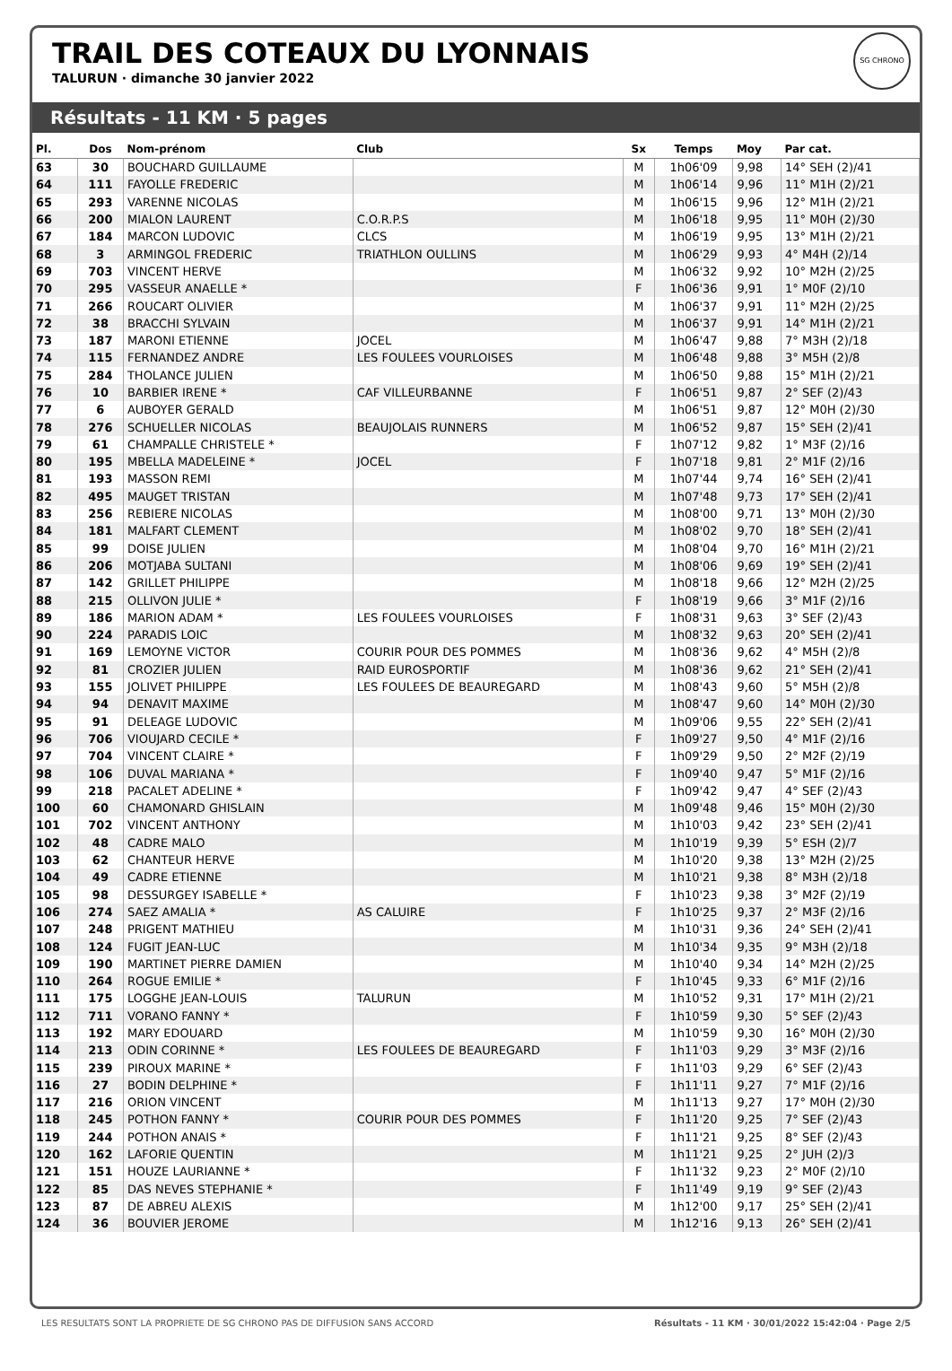TRAIL DES COTEAUX DU LYONNAIS
TALURUN · dimanche 30 janvier 2022
SG CHRONO
Résultats - 11 KM · 5 pages
| Pl. | Dos | Nom-prénom | Club | Sx | Temps | Moy | Par cat. |
| --- | --- | --- | --- | --- | --- | --- | --- |
| 63 | 30 | BOUCHARD GUILLAUME | | M | 1h06'09 | 9,98 | 14° SEH (2)/41 |
| 64 | 111 | FAYOLLE FREDERIC | | M | 1h06'14 | 9,96 | 11° M1H (2)/21 |
| 65 | 293 | VARENNE NICOLAS | | M | 1h06'15 | 9,96 | 12° M1H (2)/21 |
| 66 | 200 | MIALON LAURENT | C.O.R.P.S | M | 1h06'18 | 9,95 | 11° M0H (2)/30 |
| 67 | 184 | MARCON LUDOVIC | CLCS | M | 1h06'19 | 9,95 | 13° M1H (2)/21 |
| 68 | 3 | ARMINGOL FREDERIC | TRIATHLON OULLINS | M | 1h06'29 | 9,93 | 4° M4H (2)/14 |
| 69 | 703 | VINCENT HERVE | | M | 1h06'32 | 9,92 | 10° M2H (2)/25 |
| 70 | 295 | VASSEUR ANAELLE * | | F | 1h06'36 | 9,91 | 1° M0F (2)/10 |
| 71 | 266 | ROUCART OLIVIER | | M | 1h06'37 | 9,91 | 11° M2H (2)/25 |
| 72 | 38 | BRACCHI SYLVAIN | | M | 1h06'37 | 9,91 | 14° M1H (2)/21 |
| 73 | 187 | MARONI ETIENNE | JOCEL | M | 1h06'47 | 9,88 | 7° M3H (2)/18 |
| 74 | 115 | FERNANDEZ ANDRE | LES FOULEES VOURLOISES | M | 1h06'48 | 9,88 | 3° M5H (2)/8 |
| 75 | 284 | THOLANCE JULIEN | | M | 1h06'50 | 9,88 | 15° M1H (2)/21 |
| 76 | 10 | BARBIER IRENE * | CAF VILLEURBANNE | F | 1h06'51 | 9,87 | 2° SEF (2)/43 |
| 77 | 6 | AUBOYER GERALD | | M | 1h06'51 | 9,87 | 12° M0H (2)/30 |
| 78 | 276 | SCHUELLER NICOLAS | BEAUJOLAIS RUNNERS | M | 1h06'52 | 9,87 | 15° SEH (2)/41 |
| 79 | 61 | CHAMPALLE CHRISTELE * | | F | 1h07'12 | 9,82 | 1° M3F (2)/16 |
| 80 | 195 | MBELLA MADELEINE * | JOCEL | F | 1h07'18 | 9,81 | 2° M1F (2)/16 |
| 81 | 193 | MASSON REMI | | M | 1h07'44 | 9,74 | 16° SEH (2)/41 |
| 82 | 495 | MAUGET TRISTAN | | M | 1h07'48 | 9,73 | 17° SEH (2)/41 |
| 83 | 256 | REBIERE NICOLAS | | M | 1h08'00 | 9,71 | 13° M0H (2)/30 |
| 84 | 181 | MALFART CLEMENT | | M | 1h08'02 | 9,70 | 18° SEH (2)/41 |
| 85 | 99 | DOISE JULIEN | | M | 1h08'04 | 9,70 | 16° M1H (2)/21 |
| 86 | 206 | MOTJABA SULTANI | | M | 1h08'06 | 9,69 | 19° SEH (2)/41 |
| 87 | 142 | GRILLET PHILIPPE | | M | 1h08'18 | 9,66 | 12° M2H (2)/25 |
| 88 | 215 | OLLIVON JULIE * | | F | 1h08'19 | 9,66 | 3° M1F (2)/16 |
| 89 | 186 | MARION ADAM * | LES FOULEES VOURLOISES | F | 1h08'31 | 9,63 | 3° SEF (2)/43 |
| 90 | 224 | PARADIS LOIC | | M | 1h08'32 | 9,63 | 20° SEH (2)/41 |
| 91 | 169 | LEMOYNE VICTOR | COURIR POUR DES POMMES | M | 1h08'36 | 9,62 | 4° M5H (2)/8 |
| 92 | 81 | CROZIER JULIEN | RAID EUROSPORTIF | M | 1h08'36 | 9,62 | 21° SEH (2)/41 |
| 93 | 155 | JOLIVET PHILIPPE | LES FOULEES DE BEAUREGARD | M | 1h08'43 | 9,60 | 5° M5H (2)/8 |
| 94 | 94 | DENAVIT MAXIME | | M | 1h08'47 | 9,60 | 14° M0H (2)/30 |
| 95 | 91 | DELEAGE LUDOVIC | | M | 1h09'06 | 9,55 | 22° SEH (2)/41 |
| 96 | 706 | VIOUJARD CECILE * | | F | 1h09'27 | 9,50 | 4° M1F (2)/16 |
| 97 | 704 | VINCENT CLAIRE * | | F | 1h09'29 | 9,50 | 2° M2F (2)/19 |
| 98 | 106 | DUVAL MARIANA * | | F | 1h09'40 | 9,47 | 5° M1F (2)/16 |
| 99 | 218 | PACALET ADELINE * | | F | 1h09'42 | 9,47 | 4° SEF (2)/43 |
| 100 | 60 | CHAMONARD GHISLAIN | | M | 1h09'48 | 9,46 | 15° M0H (2)/30 |
| 101 | 702 | VINCENT ANTHONY | | M | 1h10'03 | 9,42 | 23° SEH (2)/41 |
| 102 | 48 | CADRE MALO | | M | 1h10'19 | 9,39 | 5° ESH (2)/7 |
| 103 | 62 | CHANTEUR HERVE | | M | 1h10'20 | 9,38 | 13° M2H (2)/25 |
| 104 | 49 | CADRE ETIENNE | | M | 1h10'21 | 9,38 | 8° M3H (2)/18 |
| 105 | 98 | DESSURGEY ISABELLE * | | F | 1h10'23 | 9,38 | 3° M2F (2)/19 |
| 106 | 274 | SAEZ AMALIA * | AS CALUIRE | F | 1h10'25 | 9,37 | 2° M3F (2)/16 |
| 107 | 248 | PRIGENT MATHIEU | | M | 1h10'31 | 9,36 | 24° SEH (2)/41 |
| 108 | 124 | FUGIT JEAN-LUC | | M | 1h10'34 | 9,35 | 9° M3H (2)/18 |
| 109 | 190 | MARTINET PIERRE DAMIEN | | M | 1h10'40 | 9,34 | 14° M2H (2)/25 |
| 110 | 264 | ROGUE EMILIE * | | F | 1h10'45 | 9,33 | 6° M1F (2)/16 |
| 111 | 175 | LOGGHE JEAN-LOUIS | TALURUN | M | 1h10'52 | 9,31 | 17° M1H (2)/21 |
| 112 | 711 | VORANO FANNY * | | F | 1h10'59 | 9,30 | 5° SEF (2)/43 |
| 113 | 192 | MARY EDOUARD | | M | 1h10'59 | 9,30 | 16° M0H (2)/30 |
| 114 | 213 | ODIN CORINNE * | LES FOULEES DE BEAUREGARD | F | 1h11'03 | 9,29 | 3° M3F (2)/16 |
| 115 | 239 | PIROUX MARINE * | | F | 1h11'03 | 9,29 | 6° SEF (2)/43 |
| 116 | 27 | BODIN DELPHINE * | | F | 1h11'11 | 9,27 | 7° M1F (2)/16 |
| 117 | 216 | ORION VINCENT | | M | 1h11'13 | 9,27 | 17° M0H (2)/30 |
| 118 | 245 | POTHON FANNY * | COURIR POUR DES POMMES | F | 1h11'20 | 9,25 | 7° SEF (2)/43 |
| 119 | 244 | POTHON ANAIS * | | F | 1h11'21 | 9,25 | 8° SEF (2)/43 |
| 120 | 162 | LAFORIE QUENTIN | | M | 1h11'21 | 9,25 | 2° JUH (2)/3 |
| 121 | 151 | HOUZE LAURIANNE * | | F | 1h11'32 | 9,23 | 2° M0F (2)/10 |
| 122 | 85 | DAS NEVES STEPHANIE * | | F | 1h11'49 | 9,19 | 9° SEF (2)/43 |
| 123 | 87 | DE ABREU ALEXIS | | M | 1h12'00 | 9,17 | 25° SEH (2)/41 |
| 124 | 36 | BOUVIER JEROME | | M | 1h12'16 | 9,13 | 26° SEH (2)/41 |
LES RESULTATS SONT LA PROPRIETE DE SG CHRONO PAS DE DIFFUSION SANS ACCORD Résultats - 11 KM · 30/01/2022 15:42:04 · Page 2/5